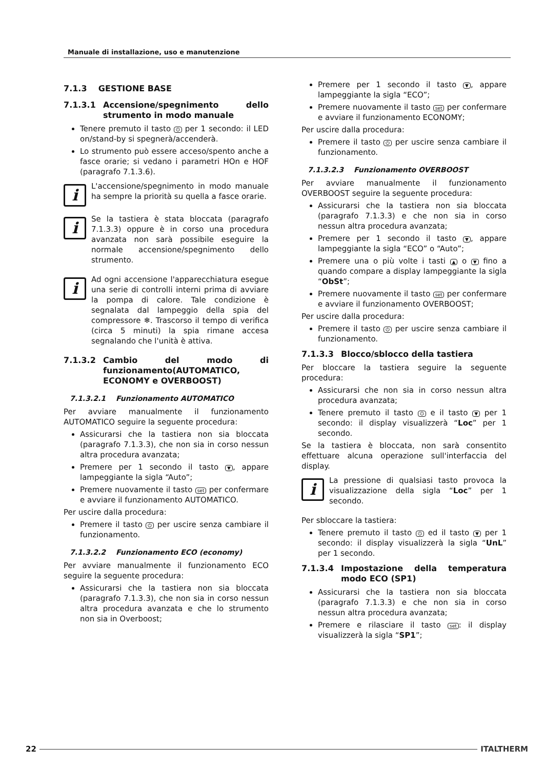Manuale di installazione, uso e manutenzione
7.1.3 GESTIONE BASE
7.1.3.1 Accensione/spegnimento dello strumento in modo manuale
Tenere premuto il tasto ⏻ per 1 secondo: il LED on/stand-by si spegnerà/accenderà.
Lo strumento può essere acceso/spento anche a fasce orarie; si vedano i parametri HOn e HOF (paragrafo 7.1.3.6).
i
L'accensione/spegnimento in modo manuale ha sempre la priorità su quella a fasce orarie.
i
Se la tastiera è stata bloccata (paragrafo 7.1.3.3) oppure è in corso una procedura avanzata non sarà possibile eseguire la normale accensione/spegnimento dello strumento.
i
Ad ogni accensione l'apparecchiatura esegue una serie di controlli interni prima di avviare la pompa di calore. Tale condizione è segnalata dal lampeggio della spia del compressore ❄. Trascorso il tempo di verifica (circa 5 minuti) la spia rimane accesa segnalando che l'unità è attiva.
7.1.3.2 Cambio del modo di funzionamento(AUTOMATICO, ECONOMY e OVERBOOST)
7.1.3.2.1 Funzionamento AUTOMATICO
Per avviare manualmente il funzionamento AUTOMATICO seguire la seguente procedura:
Assicurarsi che la tastiera non sia bloccata (paragrafo 7.1.3.3), che non sia in corso nessun altra procedura avanzata;
Premere per 1 secondo il tasto ▼, appare lampeggiante la sigla “Auto”;
Premere nuovamente il tasto set per confermare e avviare il funzionamento AUTOMATICO.
Per uscire dalla procedura:
Premere il tasto ⏻ per uscire senza cambiare il funzionamento.
7.1.3.2.2 Funzionamento ECO (economy)
Per avviare manualmente il funzionamento ECO seguire la seguente procedura:
Assicurarsi che la tastiera non sia bloccata (paragrafo 7.1.3.3), che non sia in corso nessun altra procedura avanzata e che lo strumento non sia in Overboost;
Premere per 1 secondo il tasto ▼, appare lampeggiante la sigla “ECO”;
Premere nuovamente il tasto set per confermare e avviare il funzionamento ECONOMY;
Per uscire dalla procedura:
Premere il tasto ⏻ per uscire senza cambiare il funzionamento.
7.1.3.2.3 Funzionamento OVERBOOST
Per avviare manualmente il funzionamento OVERBOOST seguire la seguente procedura:
Assicurarsi che la tastiera non sia bloccata (paragrafo 7.1.3.3) e che non sia in corso nessun altra procedura avanzata;
Premere per 1 secondo il tasto ▼, appare lampeggiante la sigla “ECO” o “Auto”;
Premere una o più volte i tasti ▲ o ▼ fino a quando compare a display lampeggiante la sigla “ObSt”;
Premere nuovamente il tasto set per confermare e avviare il funzionamento OVERBOOST;
Per uscire dalla procedura:
Premere il tasto ⏻ per uscire senza cambiare il funzionamento.
7.1.3.3 Blocco/sblocco della tastiera
Per bloccare la tastiera seguire la seguente procedura:
Assicurarsi che non sia in corso nessun altra procedura avanzata;
Tenere premuto il tasto ⏻ e il tasto ▼ per 1 secondo: il display visualizzerà “Loc” per 1 secondo.
Se la tastiera è bloccata, non sarà consentito effettuare alcuna operazione sull'interfaccia del display.
i
La pressione di qualsiasi tasto provoca la visualizzazione della sigla “Loc” per 1 secondo.
Per sbloccare la tastiera:
Tenere premuto il tasto ⏻ ed il tasto ▼ per 1 secondo: il display visualizzerà la sigla “UnL” per 1 secondo.
7.1.3.4 Impostazione della temperatura modo ECO (SP1)
Assicurarsi che la tastiera non sia bloccata (paragrafo 7.1.3.3) e che non sia in corso nessun altra procedura avanzata;
Premere e rilasciare il tasto set: il display visualizzerà la sigla “SP1”;
22 ITALTHERM